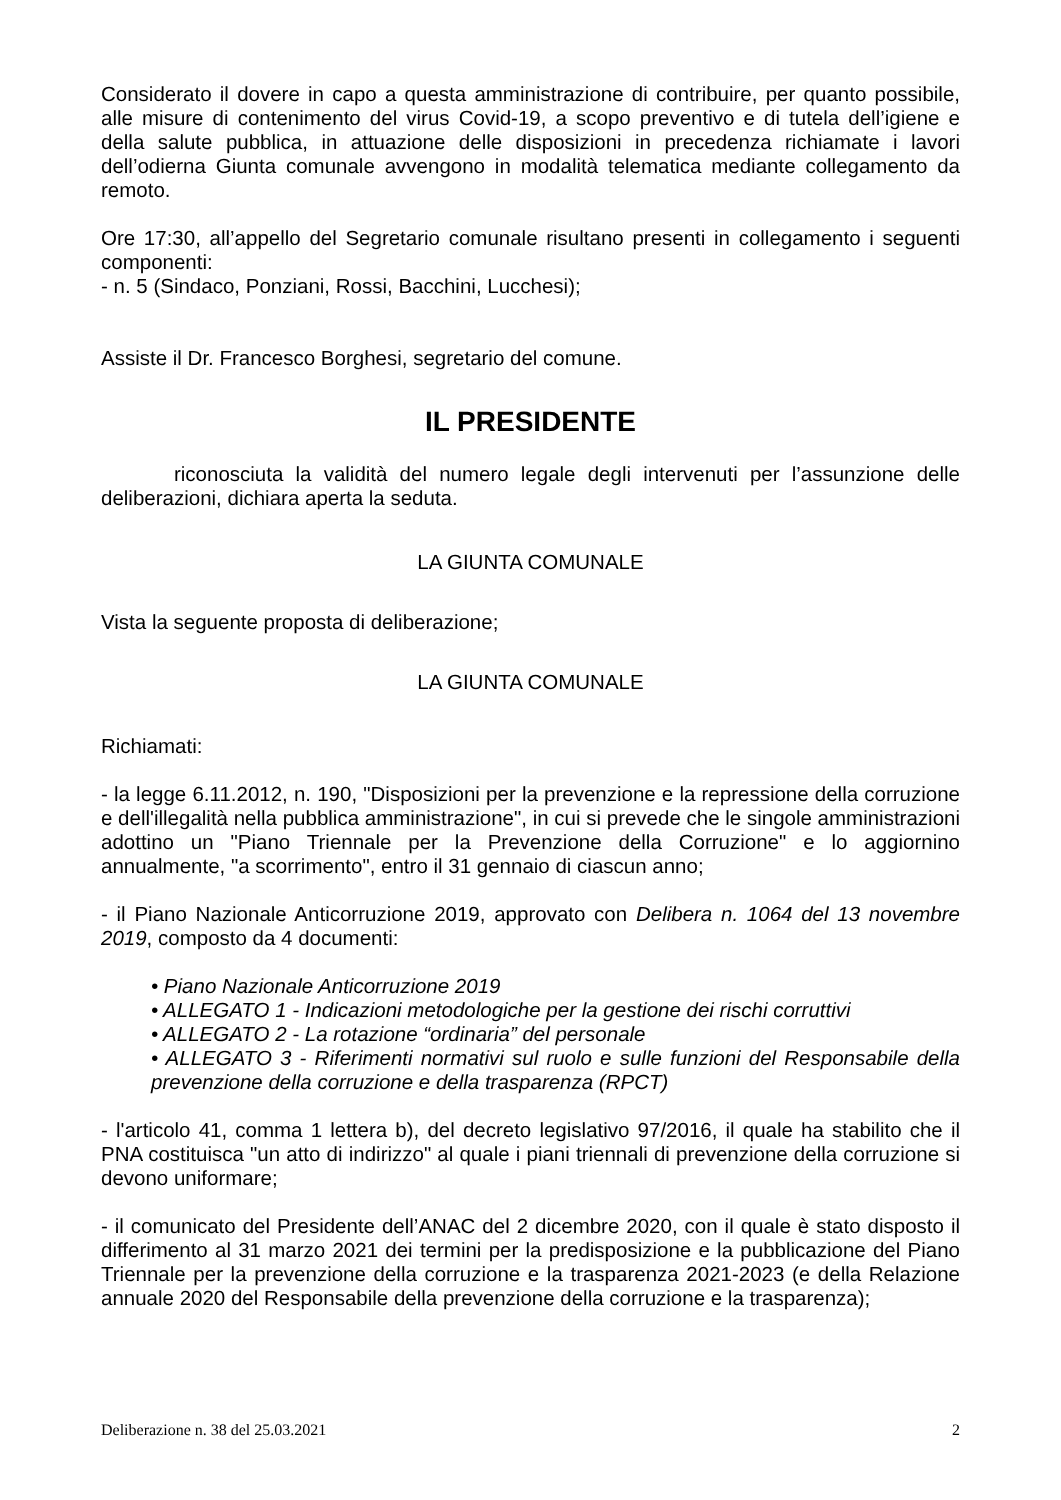Considerato il dovere in capo a questa amministrazione di contribuire, per quanto possibile, alle misure di contenimento del virus Covid-19, a scopo preventivo e di tutela dell’igiene e della salute pubblica, in attuazione delle disposizioni in precedenza richiamate i lavori dell’odierna Giunta comunale avvengono in modalità telematica mediante collegamento da remoto.
Ore 17:30, all’appello del Segretario comunale risultano presenti in collegamento i seguenti componenti:
- n. 5 (Sindaco, Ponziani, Rossi, Bacchini, Lucchesi);
Assiste il Dr. Francesco Borghesi, segretario del comune.
IL PRESIDENTE
riconosciuta la validità del numero legale degli intervenuti per l’assunzione delle deliberazioni, dichiara aperta la seduta.
LA GIUNTA COMUNALE
Vista la seguente proposta di deliberazione;
LA GIUNTA COMUNALE
Richiamati:
- la legge 6.11.2012, n. 190, "Disposizioni per la prevenzione e la repressione della corruzione e dell'illegalità nella pubblica amministrazione", in cui si prevede che le singole amministrazioni adottino un "Piano Triennale per la Prevenzione della Corruzione" e lo aggiornino annualmente, "a scorrimento", entro il 31 gennaio di ciascun anno;
- il Piano Nazionale Anticorruzione 2019, approvato con Delibera n. 1064 del 13 novembre 2019, composto da 4 documenti:
• Piano Nazionale Anticorruzione 2019
• ALLEGATO 1 - Indicazioni metodologiche per la gestione dei rischi corruttivi
• ALLEGATO 2 - La rotazione “ordinaria” del personale
• ALLEGATO 3 - Riferimenti normativi sul ruolo e sulle funzioni del Responsabile della prevenzione della corruzione e della trasparenza (RPCT)
- l'articolo 41, comma 1 lettera b), del decreto legislativo 97/2016, il quale ha stabilito che il PNA costituisca "un atto di indirizzo" al quale i piani triennali di prevenzione della corruzione si devono uniformare;
- il comunicato del Presidente dell’ANAC del 2 dicembre 2020, con il quale è stato disposto il differimento al 31 marzo 2021 dei termini per la predisposizione e la pubblicazione del Piano Triennale per la prevenzione della corruzione e la trasparenza 2021-2023 (e della Relazione annuale 2020 del Responsabile della prevenzione della corruzione e la trasparenza);
Deliberazione n. 38 del 25.03.2021 2